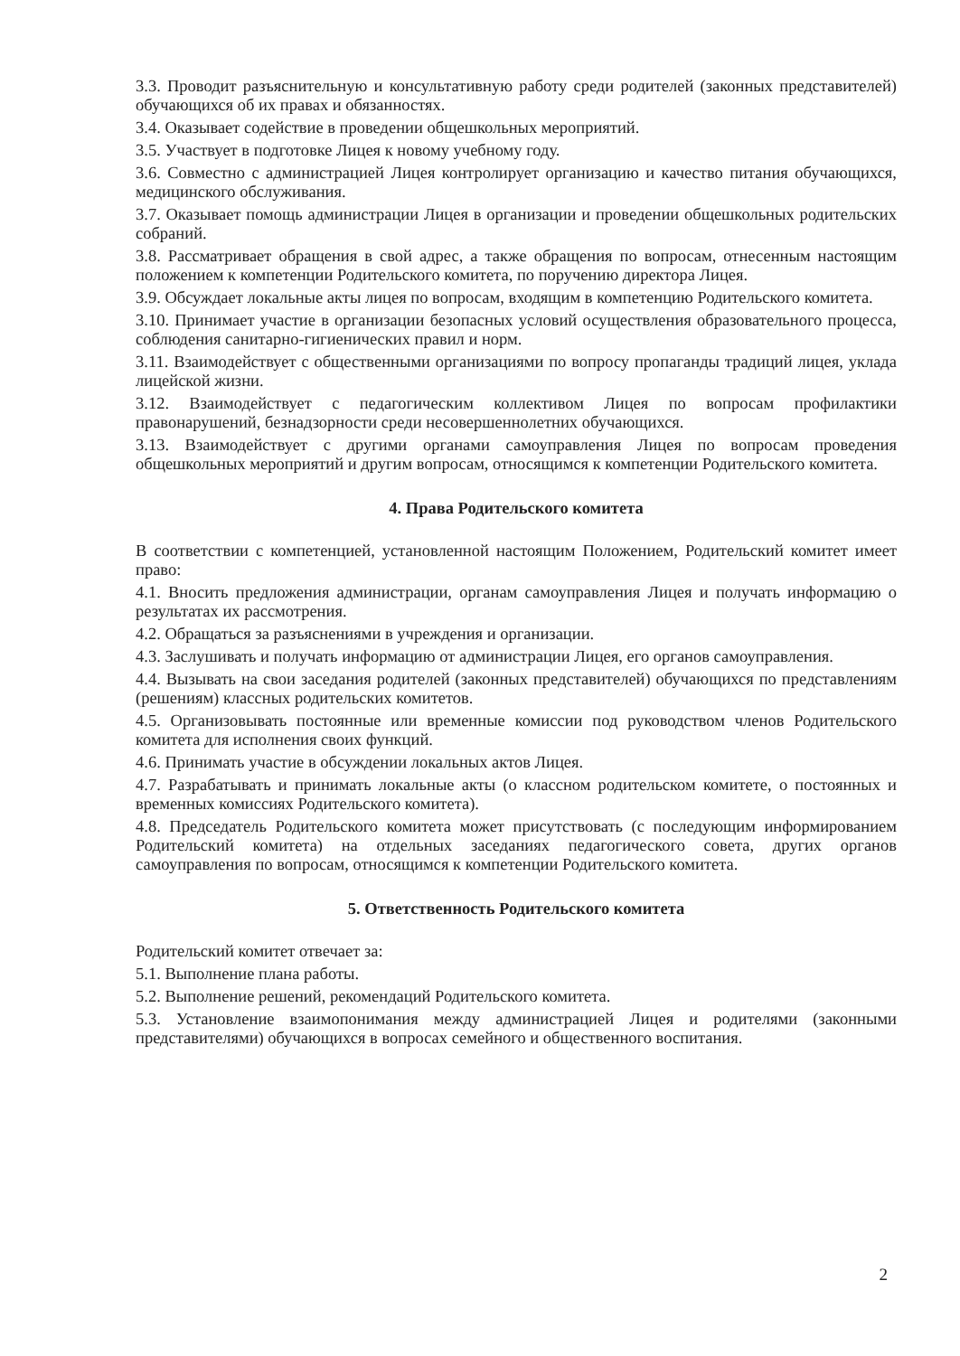3.3. Проводит разъяснительную и консультативную работу среди родителей (законных представителей) обучающихся об их правах и обязанностях.
3.4. Оказывает содействие в проведении общешкольных мероприятий.
3.5. Участвует в подготовке Лицея к новому учебному году.
3.6. Совместно с администрацией Лицея контролирует организацию и качество питания обучающихся, медицинского обслуживания.
3.7. Оказывает помощь администрации Лицея в организации и проведении общешкольных родительских собраний.
3.8. Рассматривает обращения в свой адрес, а также обращения по вопросам, отнесенным настоящим положением к компетенции Родительского комитета, по поручению директора Лицея.
3.9. Обсуждает локальные акты лицея по вопросам, входящим в компетенцию Родительского комитета.
3.10. Принимает участие в организации безопасных условий осуществления образовательного процесса, соблюдения санитарно-гигиенических правил и норм.
3.11. Взаимодействует с общественными организациями по вопросу пропаганды традиций лицея, уклада лицейской жизни.
3.12. Взаимодействует с педагогическим коллективом Лицея по вопросам профилактики правонарушений, безнадзорности среди несовершеннолетних обучающихся.
3.13. Взаимодействует с другими органами самоуправления Лицея по вопросам проведения общешкольных мероприятий и другим вопросам, относящимся к компетенции Родительского комитета.
4. Права Родительского комитета
В соответствии с компетенцией, установленной настоящим Положением, Родительский комитет имеет право:
4.1. Вносить предложения администрации, органам самоуправления Лицея и получать информацию о результатах их рассмотрения.
4.2. Обращаться за разъяснениями в учреждения и организации.
4.3. Заслушивать и получать информацию от администрации Лицея, его органов самоуправления.
4.4. Вызывать на свои заседания родителей (законных представителей) обучающихся по представлениям (решениям) классных родительских комитетов.
4.5. Организовывать постоянные или временные комиссии под руководством членов Родительского комитета для исполнения своих функций.
4.6. Принимать участие в обсуждении локальных актов Лицея.
4.7. Разрабатывать и принимать локальные акты (о классном родительском комитете, о постоянных и временных комиссиях Родительского комитета).
4.8. Председатель Родительского комитета может присутствовать (с последующим информированием Родительский комитета) на отдельных заседаниях педагогического совета, других органов самоуправления по вопросам, относящимся к компетенции Родительского комитета.
5. Ответственность Родительского комитета
Родительский комитет отвечает за:
5.1. Выполнение плана работы.
5.2. Выполнение решений, рекомендаций Родительского комитета.
5.3. Установление взаимопонимания между администрацией Лицея и родителями (законными представителями) обучающихся в вопросах семейного и общественного воспитания.
2